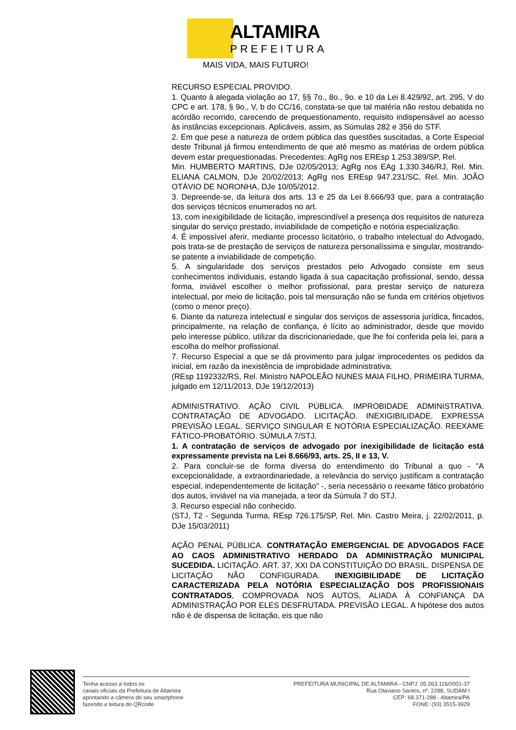ALTAMIRA
PREFEITURA
MAIS VIDA, MAIS FUTURO!
RECURSO ESPECIAL PROVIDO.
1. Quanto à alegada violação ao 17, §§ 7o., 8o., 9o. e 10 da Lei 8.429/92, art. 295, V do CPC e art. 178, § 9o., V, b do CC/16, constata-se que tal matéria não restou debatida no acórdão recorrido, carecendo de prequestionamento, requisito indispensável ao acesso às instâncias excepcionais. Aplicáveis, assim, as Súmulas 282 e 356 do STF.
2. Em que pese a natureza de ordem pública das questões suscitadas, a Corte Especial deste Tribunal já firmou entendimento de que até mesmo as matérias de ordem pública devem estar prequestionadas. Precedentes: AgRg nos EREsp 1.253.389/SP, Rel.
Min. HUMBERTO MARTINS, DJe 02/05/2013; AgRg nos EAg 1.330.346/RJ, Rel. Min. ELIANA CALMON, DJe 20/02/2013; AgRg nos EREsp 947.231/SC, Rel. Min. JOÃO OTÁVIO DE NORONHA, DJe 10/05/2012.
3. Depreende-se, da leitura dos arts. 13 e 25 da Lei 8.666/93 que, para a contratação dos serviços técnicos enumerados no art.
13, com inexigibilidade de licitação, imprescindível a presença dos requisitos de natureza singular do serviço prestado, inviabilidade de competição e notória especialização.
4. É impossível aferir, mediante processo licitatório, o trabalho intelectual do Advogado, pois trata-se de prestação de serviços de natureza personalíssima e singular, mostrando-se patente a inviabilidade de competição.
5. A singularidade dos serviços prestados pelo Advogado consiste em seus conhecimentos individuais, estando ligada à sua capacitação profissional, sendo, dessa forma, inviável escolher o melhor profissional, para prestar serviço de natureza intelectual, por meio de licitação, pois tal mensuração não se funda em critérios objetivos (como o menor preço).
6. Diante da natureza intelectual e singular dos serviços de assessoria jurídica, fincados, principalmente, na relação de confiança, é lícito ao administrador, desde que movido pelo interesse público, utilizar da discricionariedade, que lhe foi conferida pela lei, para a escolha do melhor profissional.
7. Recurso Especial a que se dá provimento para julgar improcedentes os pedidos da inicial, em razão da inexistência de improbidade administrativa.
(REsp 1192332/RS, Rel. Ministro NAPOLEÃO NUNES MAIA FILHO, PRIMEIRA TURMA, julgado em 12/11/2013, DJe 19/12/2013)
ADMINISTRATIVO. AÇÃO CIVIL PÚBLICA. IMPROBIDADE ADMINISTRATIVA. CONTRATAÇÃO DE ADVOGADO. LICITAÇÃO. INEXIGIBILIDADE. EXPRESSA PREVISÃO LEGAL. SERVIÇO SINGULAR E NOTÓRIA ESPECIALIZAÇÃO. REEXAME FÁTICO-PROBATÓRIO. SÚMULA 7/STJ.
1. A contratação de serviços de advogado por inexigibilidade de licitação está expressamente prevista na Lei 8.666/93, arts. 25, II e 13, V.
2. Para concluir-se de forma diversa do entendimento do Tribunal a quo - "A excepcionalidade, a extraordinariedade, a relevância do serviço justificam a contratação especial, independentemente de licitação" -, seria necessário o reexame fático probatório dos autos, inviável na via manejada, a teor da Súmula 7 do STJ.
3. Recurso especial não conhecido.
(STJ, T2 - Segunda Turma, REsp 726.175/SP, Rel. Min. Castro Meira, j. 22/02/2011, p. DJe 15/03/2011)
AÇÃO PENAL PÚBLICA. CONTRATAÇÃO EMERGENCIAL DE ADVOGADOS FACE AO CAOS ADMINISTRATIVO HERDADO DA ADMINISTRAÇÃO MUNICIPAL SUCEDIDA. LICITAÇÃO. ART. 37, XXI DA CONSTITUIÇÃO DO BRASIL. DISPENSA DE LICITAÇÃO NÃO CONFIGURADA. INEXIGIBILIDADE DE LICITAÇÃO CARACTERIZADA PELA NOTÓRIA ESPECIALIZAÇÃO DOS PROFISSIONAIS CONTRATADOS, COMPROVADA NOS AUTOS, ALIADA À CONFIANÇA DA ADMINISTRAÇÃO POR ELES DESFRUTADA. PREVISÃO LEGAL. A hipótese dos autos não é de dispensa de licitação, eis que não
Tenha acesso a todos os
canais oficiais da Prefeitura de Altamira
apontando a câmera do seu smartphone
fazendo a leitura do QRcode
PREFEITURA MUNICIPAL DE ALTAMIRA - CNPJ: 05.263.116/0001-37
Rua Otaviano Santos, nº. 2288, SUDAM I
CEP: 68.371-288 - Altamira/PA
FONE: (93) 3515-3929